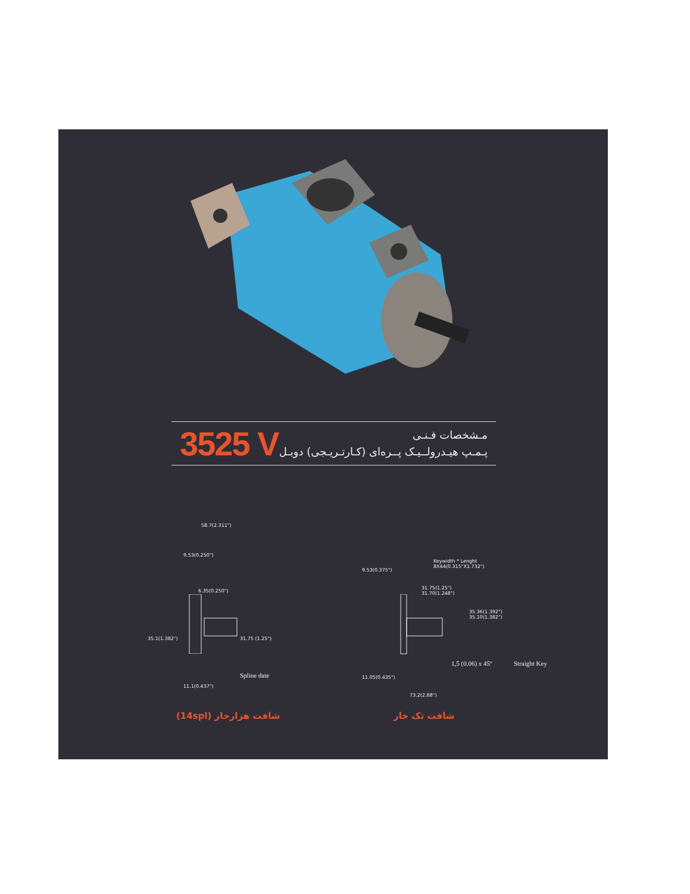3525 V
مـشخصات فـنـی
پـمـپ هیـدرولــیـک پــره‌ای (کـارتـریـجی) دوبـل
58.7(2.311")
9.53(0.250")
6.35(0.250")
35.1(1.382") 31.75 (1.25")
Spline date
11.1(0.437")
Keywidth * Lenght
8X44(0.315"X1.732")
9.53(0.375")
31.75(1.25")
31.70(1.248")
35.36(1.392")
35.10(1.382")
1,5 (0.06) x 45º Straight Key
11.05(0.435")
73.2(2.88")
شافت هزارخار (14spl) شافت تک خار